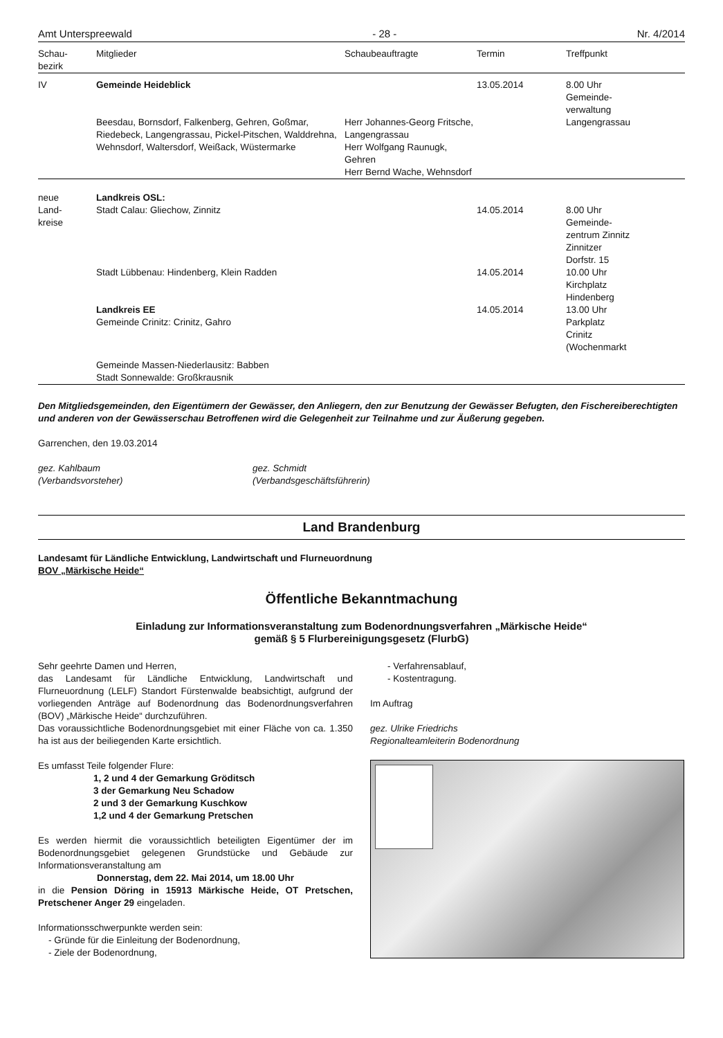Amt Unterspreewald - 28 - Nr. 4/2014
| Schau- bezirk | Mitglieder | Schaubeauftragte | Termin | Treffpunkt |
| --- | --- | --- | --- | --- |
| IV | Gemeinde Heideblick | | 13.05.2014 | 8.00 Uhr Gemeinde- verwaltung Langengrassau |
| | Beesdau, Bornsdorf, Falkenberg, Gehren, Goßmar, Riedebeck, Langengrassau, Pickel-Pitschen, Walddrehna, Wehnsdorf, Waltersdorf, Weißack, Wüstermarke | Herr Johannes-Georg Fritsche, Langengrassau Herr Wolfgang Raunugk, Gehren Herr Bernd Wache, Wehnsdorf | | |
| neue Land- kreise | Landkreis OSL: Stadt Calau: Gliechow, Zinnitz | | 14.05.2014 | 8.00 Uhr Gemeinde- zentrum Zinnitz Zinnitzer Dorfstr. 15 |
| | Stadt Lübbenau: Hindenberg, Klein Radden | | 14.05.2014 | 10.00 Uhr Kirchplatz Hindenberg |
| | Landkreis EE Gemeinde Crinitz: Crinitz, Gahro | | 14.05.2014 | 13.00 Uhr Parkplatz Crinitz (Wochenmarkt |
| | Gemeinde Massen-Niederlausitz: Babben Stadt Sonnewalde: Großkrausnik | | | |
Den Mitgliedsgemeinden, den Eigentümern der Gewässer, den Anliegern, den zur Benutzung der Gewässer Befugten, den Fischereiberechtigten und anderen von der Gewässerschau Betroffenen wird die Gelegenheit zur Teilnahme und zur Äußerung gegeben.
Garrenchen, den 19.03.2014
gez. Kahlbaum
(Verbandsvorsteher) gez. Schmidt
(Verbandsgeschäftsführerin)
Land Brandenburg
Landesamt für Ländliche Entwicklung, Landwirtschaft und Flurneuordnung
BOV „Märkische Heide“
Öffentliche Bekanntmachung
Einladung zur Informationsveranstaltung zum Bodenordnungsverfahren „Märkische Heide“
gemäß § 5 Flurbereinigungsgesetz (FlurbG)
Sehr geehrte Damen und Herren,
das Landesamt für Ländliche Entwicklung, Landwirtschaft und Flurneuordnung (LELF) Standort Fürstenwalde beabsichtigt, aufgrund der vorliegenden Anträge auf Bodenordnung das Bodenordnungsverfahren (BOV) „Märkische Heide“ durchzuführen.
Das voraussichtliche Bodenordnungsgebiet mit einer Fläche von ca. 1.350 ha ist aus der beiliegenden Karte ersichtlich.
Es umfasst Teile folgender Flure:
1, 2 und 4 der Gemarkung Gröditsch
3 der Gemarkung Neu Schadow
2 und 3 der Gemarkung Kuschkow
1,2 und 4 der Gemarkung Pretschen
Es werden hiermit die voraussichtlich beteiligten Eigentümer der im Bodenordnungsgebiet gelegenen Grundstücke und Gebäude zur Informationsveranstaltung am
Donnerstag, dem 22. Mai 2014, um 18.00 Uhr
in die Pension Döring in 15913 Märkische Heide, OT Pretschen, Pretschener Anger 29 eingeladen.
Informationsschwerpunkte werden sein:
- Gründe für die Einleitung der Bodenordnung,
- Ziele der Bodenordnung,
- Verfahrensablauf,
- Kostentragung.
Im Auftrag
gez. Ulrike Friedrichs
Regionalteamleiterin Bodenordnung